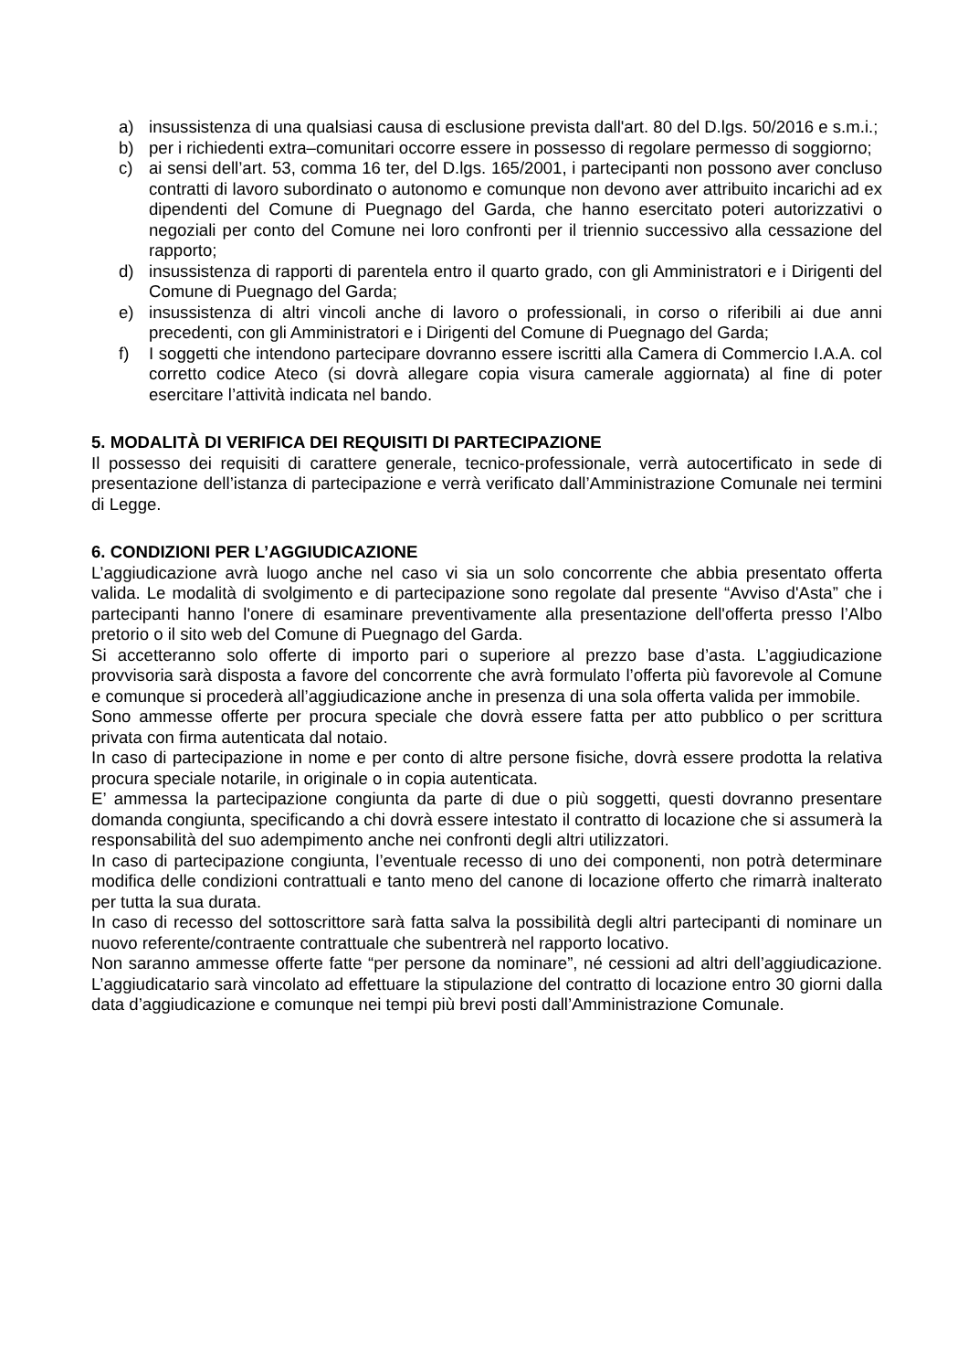a) insussistenza di una qualsiasi causa di esclusione prevista dall'art. 80 del D.lgs. 50/2016 e s.m.i.;
b) per i richiedenti extra–comunitari occorre essere in possesso di regolare permesso di soggiorno;
c) ai sensi dell’art. 53, comma 16 ter, del D.lgs. 165/2001, i partecipanti non possono aver concluso contratti di lavoro subordinato o autonomo e comunque non devono aver attribuito incarichi ad ex dipendenti del Comune di Puegnago del Garda, che hanno esercitato poteri autorizzativi o negoziali per conto del Comune nei loro confronti per il triennio successivo alla cessazione del rapporto;
d) insussistenza di rapporti di parentela entro il quarto grado, con gli Amministratori e i Dirigenti del Comune di Puegnago del Garda;
e) insussistenza di altri vincoli anche di lavoro o professionali, in corso o riferibili ai due anni precedenti, con gli Amministratori e i Dirigenti del Comune di Puegnago del Garda;
f) I soggetti che intendono partecipare dovranno essere iscritti alla Camera di Commercio I.A.A. col corretto codice Ateco (si dovrà allegare copia visura camerale aggiornata) al fine di poter esercitare l’attività indicata nel bando.
5. MODALITÀ DI VERIFICA DEI REQUISITI DI PARTECIPAZIONE
Il possesso dei requisiti di carattere generale, tecnico-professionale, verrà autocertificato in sede di presentazione dell’istanza di partecipazione e verrà verificato dall’Amministrazione Comunale nei termini di Legge.
6. CONDIZIONI PER L’AGGIUDICAZIONE
L’aggiudicazione avrà luogo anche nel caso vi sia un solo concorrente che abbia presentato offerta valida. Le modalità di svolgimento e di partecipazione sono regolate dal presente “Avviso d'Asta” che i partecipanti hanno l'onere di esaminare preventivamente alla presentazione dell'offerta presso l’Albo pretorio o il sito web del Comune di Puegnago del Garda.
Si accetteranno solo offerte di importo pari o superiore al prezzo base d’asta. L’aggiudicazione provvisoria sarà disposta a favore del concorrente che avrà formulato l’offerta più favorevole al Comune e comunque si procederà all’aggiudicazione anche in presenza di una sola offerta valida per immobile.
Sono ammesse offerte per procura speciale che dovrà essere fatta per atto pubblico o per scrittura privata con firma autenticata dal notaio.
In caso di partecipazione in nome e per conto di altre persone fisiche, dovrà essere prodotta la relativa procura speciale notarile, in originale o in copia autenticata.
E’ ammessa la partecipazione congiunta da parte di due o più soggetti, questi dovranno presentare domanda congiunta, specificando a chi dovrà essere intestato il contratto di locazione che si assumerà la responsabilità del suo adempimento anche nei confronti degli altri utilizzatori.
In caso di partecipazione congiunta, l’eventuale recesso di uno dei componenti, non potrà determinare modifica delle condizioni contrattuali e tanto meno del canone di locazione offerto che rimarrà inalterato per tutta la sua durata.
In caso di recesso del sottoscrittore sarà fatta salva la possibilità degli altri partecipanti di nominare un nuovo referente/contraente contrattuale che subentrerà nel rapporto locativo.
Non saranno ammesse offerte fatte “per persone da nominare”, né cessioni ad altri dell’aggiudicazione. L’aggiudicatario sarà vincolato ad effettuare la stipulazione del contratto di locazione entro 30 giorni dalla data d’aggiudicazione e comunque nei tempi più brevi posti dall’Amministrazione Comunale.